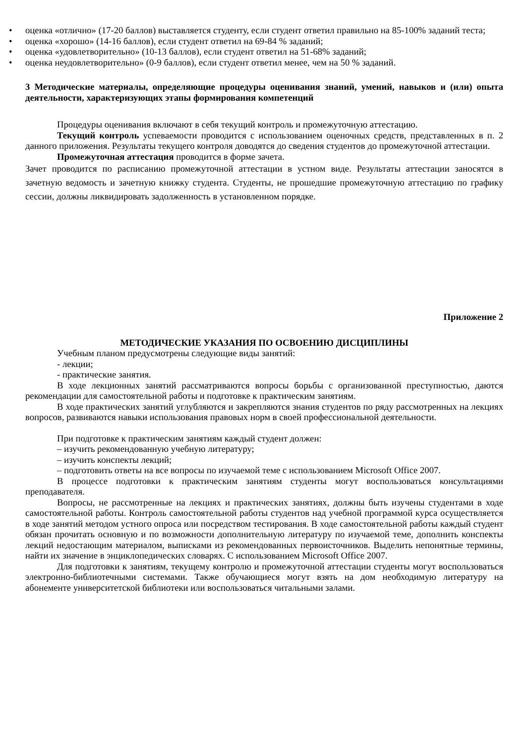• оценка «отлично» (17-20 баллов) выставляется студенту, если студент ответил правильно на 85-100% заданий теста;
• оценка «хорошо» (14-16 баллов), если студент ответил на 69-84 % заданий;
• оценка «удовлетворительно» (10-13 баллов), если студент ответил на 51-68% заданий;
• оценка неудовлетворительно» (0-9 баллов), если студент ответил менее, чем на 50 % заданий.
3 Методические материалы, определяющие процедуры оценивания знаний, умений, навыков и (или) опыта деятельности, характеризующих этапы формирования компетенций
Процедуры оценивания включают в себя текущий контроль и промежуточную аттестацию.
Текущий контроль успеваемости проводится с использованием оценочных средств, представленных в п. 2 данного приложения. Результаты текущего контроля доводятся до сведения студентов до промежуточной аттестации.
Промежуточная аттестация проводится в форме зачета.
Зачет проводится по расписанию промежуточной аттестации в устном виде. Результаты аттестации заносятся в зачетную ведомость и зачетную книжку студента. Студенты, не прошедшие промежуточную аттестацию по графику сессии, должны ликвидировать задолженность в установленном порядке.
Приложение 2
МЕТОДИЧЕСКИЕ УКАЗАНИЯ ПО ОСВОЕНИЮ ДИСЦИПЛИНЫ
Учебным планом предусмотрены следующие виды занятий:
- лекции;
- практические занятия.
В ходе лекционных занятий рассматриваются вопросы борьбы с организованной преступностью, даются рекомендации для самостоятельной работы и подготовке к практическим занятиям.
В ходе практических занятий углубляются и закрепляются знания студентов по ряду рассмотренных на лекциях вопросов, развиваются навыки использования правовых норм в своей профессиональной деятельности.
При подготовке к практическим занятиям каждый студент должен:
– изучить рекомендованную учебную литературу;
– изучить конспекты лекций;
– подготовить ответы на все вопросы по изучаемой теме с использованием Microsoft Office 2007.
В процессе подготовки к практическим занятиям студенты могут воспользоваться консультациями преподавателя.
Вопросы, не рассмотренные на лекциях и практических занятиях, должны быть изучены студентами в ходе самостоятельной работы. Контроль самостоятельной работы студентов над учебной программой курса осуществляется в ходе занятий методом устного опроса или посредством тестирования. В ходе самостоятельной работы каждый студент обязан прочитать основную и по возможности дополнительную литературу по изучаемой теме, дополнить конспекты лекций недостающим материалом, выписками из рекомендованных первоисточников. Выделить непонятные термины, найти их значение в энциклопедических словарях. С использованием Microsoft Office 2007.
Для подготовки к занятиям, текущему контролю и промежуточной аттестации студенты могут воспользоваться электронно-библиотечными системами. Также обучающиеся могут взять на дом необходимую литературу на абонементе университетской библиотеки или воспользоваться читальными залами.